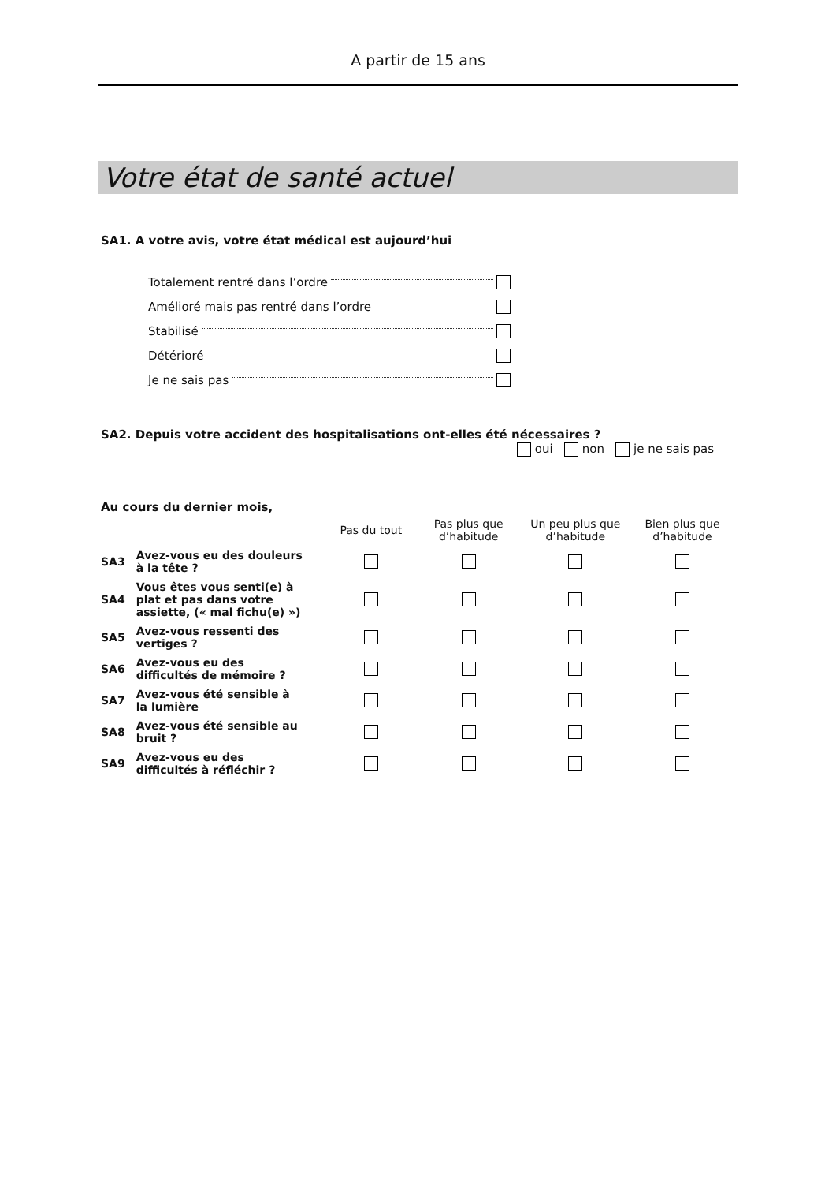A partir de 15 ans
Votre état de santé actuel
SA1. A votre avis, votre état médical est aujourd’hui
Totalement rentré dans l’ordre
Amélioré mais pas rentré dans l’ordre
Stabilisé
Détérioré
Je ne sais pas
SA2. Depuis votre accident des hospitalisations ont-elles été nécessaires ?
oui non je ne sais pas
Au cours du dernier mois,
| | | Pas du tout | Pas plus que d’habitude | Un peu plus que d’habitude | Bien plus que d’habitude |
| --- | --- | --- | --- | --- | --- |
| SA3 | Avez-vous eu des douleurs à la tête ? | | | | |
| SA4 | Vous êtes vous senti(e) à plat et pas dans votre assiette, (« mal fichu(e) ») | | | | |
| SA5 | Avez-vous ressenti des vertiges ? | | | | |
| SA6 | Avez-vous eu des difficultés de mémoire ? | | | | |
| SA7 | Avez-vous été sensible à la lumière | | | | |
| SA8 | Avez-vous été sensible au bruit ? | | | | |
| SA9 | Avez-vous eu des difficultés à réfléchir ? | | | | |